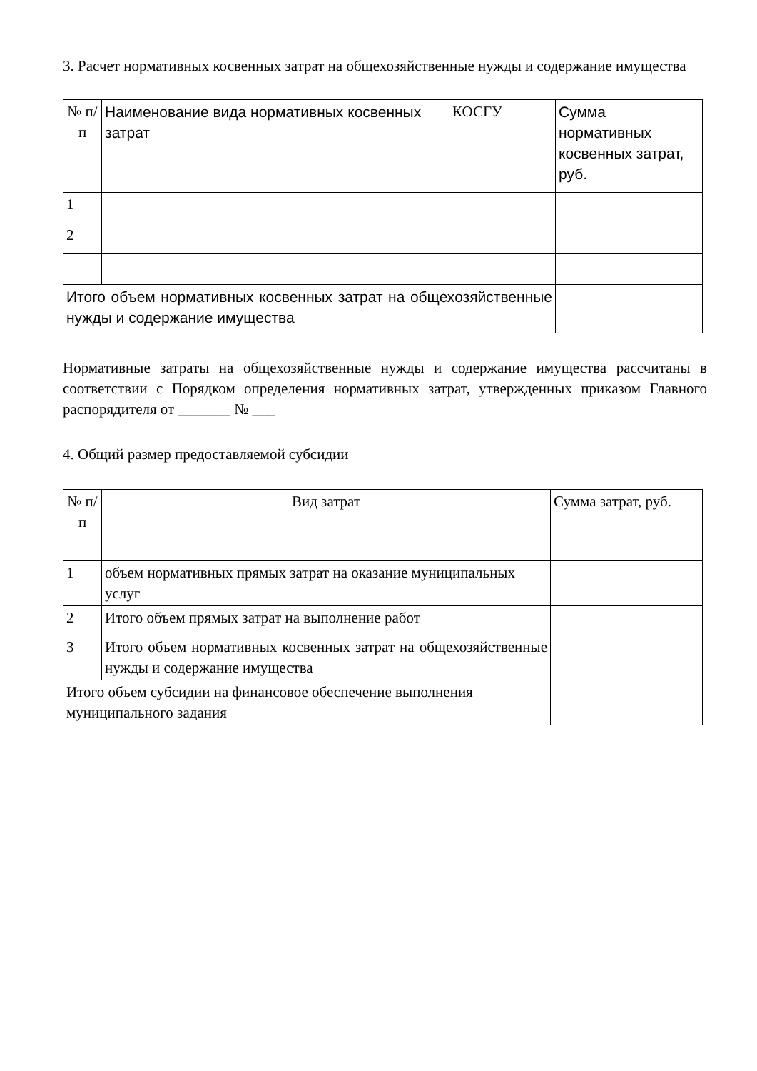3. Расчет нормативных косвенных затрат на общехозяйственные нужды и содержание имущества
| № п/п | Наименование вида нормативных косвенных затрат | КОСГУ | Сумма нормативных косвенных затрат, руб. |
| 1 | | | |
| 2 | | | |
| Итого объем нормативных косвенных затрат на общехозяйственные нужды и содержание имущества | | | |
Нормативные затраты на общехозяйственные нужды и содержание имущества рассчитаны в соответствии с Порядком определения нормативных затрат, утвержденных приказом Главного распорядителя от _______ № ___
4. Общий размер предоставляемой субсидии
| № п/п | Вид затрат | Сумма затрат, руб. |
| 1 | объем нормативных прямых затрат на оказание муниципальных услуг | |
| 2 | Итого объем прямых затрат на выполнение работ | |
| 3 | Итого объем нормативных косвенных затрат на общехозяйственные нужды и содержание имущества | |
| Итого объем субсидии на финансовое обеспечение выполнения муниципального задания | | |